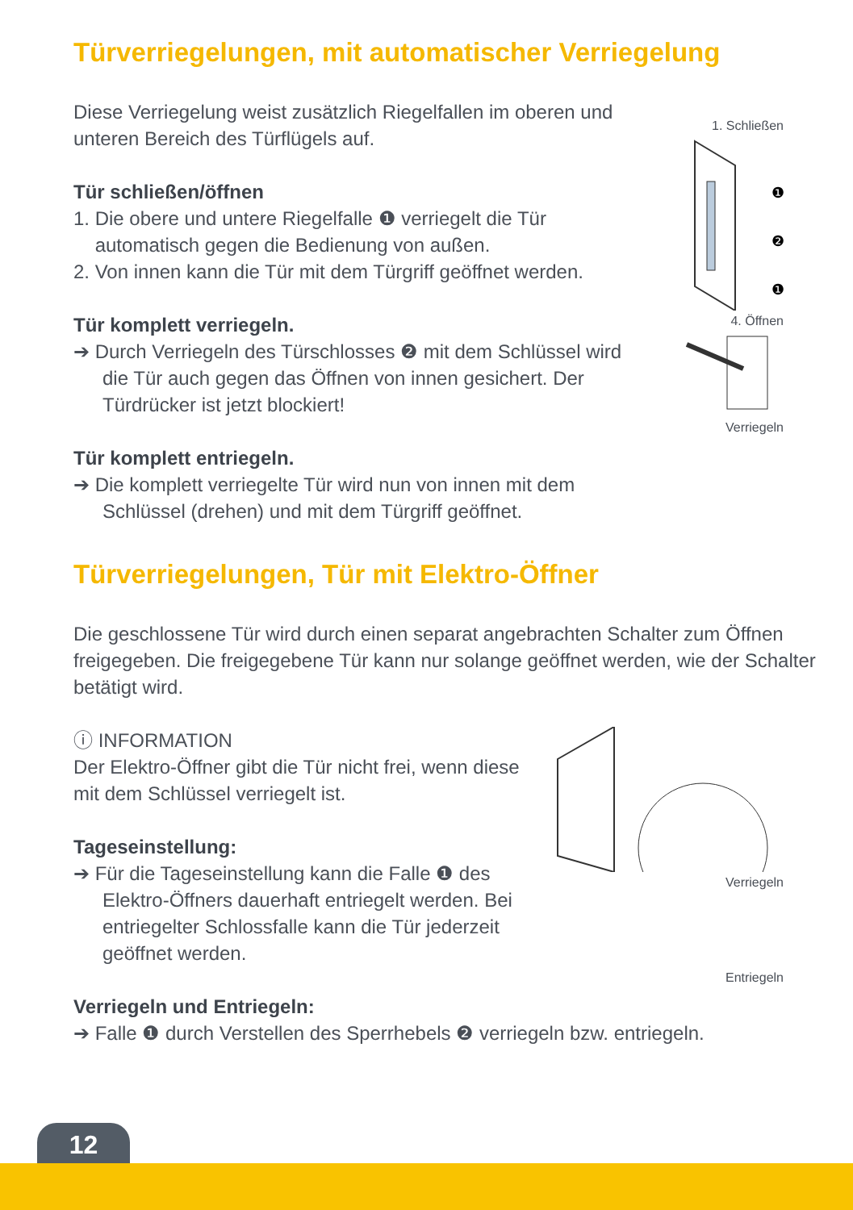Türverriegelungen, mit automatischer Verriegelung
Diese Verriegelung weist zusätzlich Riegelfallen im oberen und unteren Bereich des Türflügels auf.
Tür schließen/öffnen
1. Die obere und untere Riegelfalle ❶ verriegelt die Tür
automatisch gegen die Bedienung von außen.
2. Von innen kann die Tür mit dem Türgriff geöffnet werden.
Tür komplett verriegeln.
➔ Durch Verriegeln des Türschlosses ❷ mit dem Schlüssel wird die Tür auch gegen das Öffnen von innen gesichert. Der Türdrücker ist jetzt blockiert!
Tür komplett entriegeln.
➔ Die komplett verriegelte Tür wird nun von innen mit dem Schlüssel (drehen) und mit dem Türgriff geöffnet.
1. Schließen
❶
❷
❶
4. Öffnen
Verriegeln
Türverriegelungen, Tür mit Elektro-Öffner
Die geschlossene Tür wird durch einen separat angebrachten Schalter zum Öffnen freigegeben. Die freigegebene Tür kann nur solange geöffnet werden, wie der Schalter betätigt wird.
ⓘ INFORMATION
Der Elektro-Öffner gibt die Tür nicht frei, wenn diese mit dem Schlüssel verriegelt ist.
Tageseinstellung:
➔ Für die Tageseinstellung kann die Falle ❶ des Elektro-Öffners dauerhaft entriegelt werden. Bei entriegelter Schlossfalle kann die Tür jederzeit geöffnet werden.
Verriegeln
Entriegeln
Verriegeln und Entriegeln:
➔ Falle ❶ durch Verstellen des Sperrhebels ❷ verriegeln bzw. entriegeln.
12